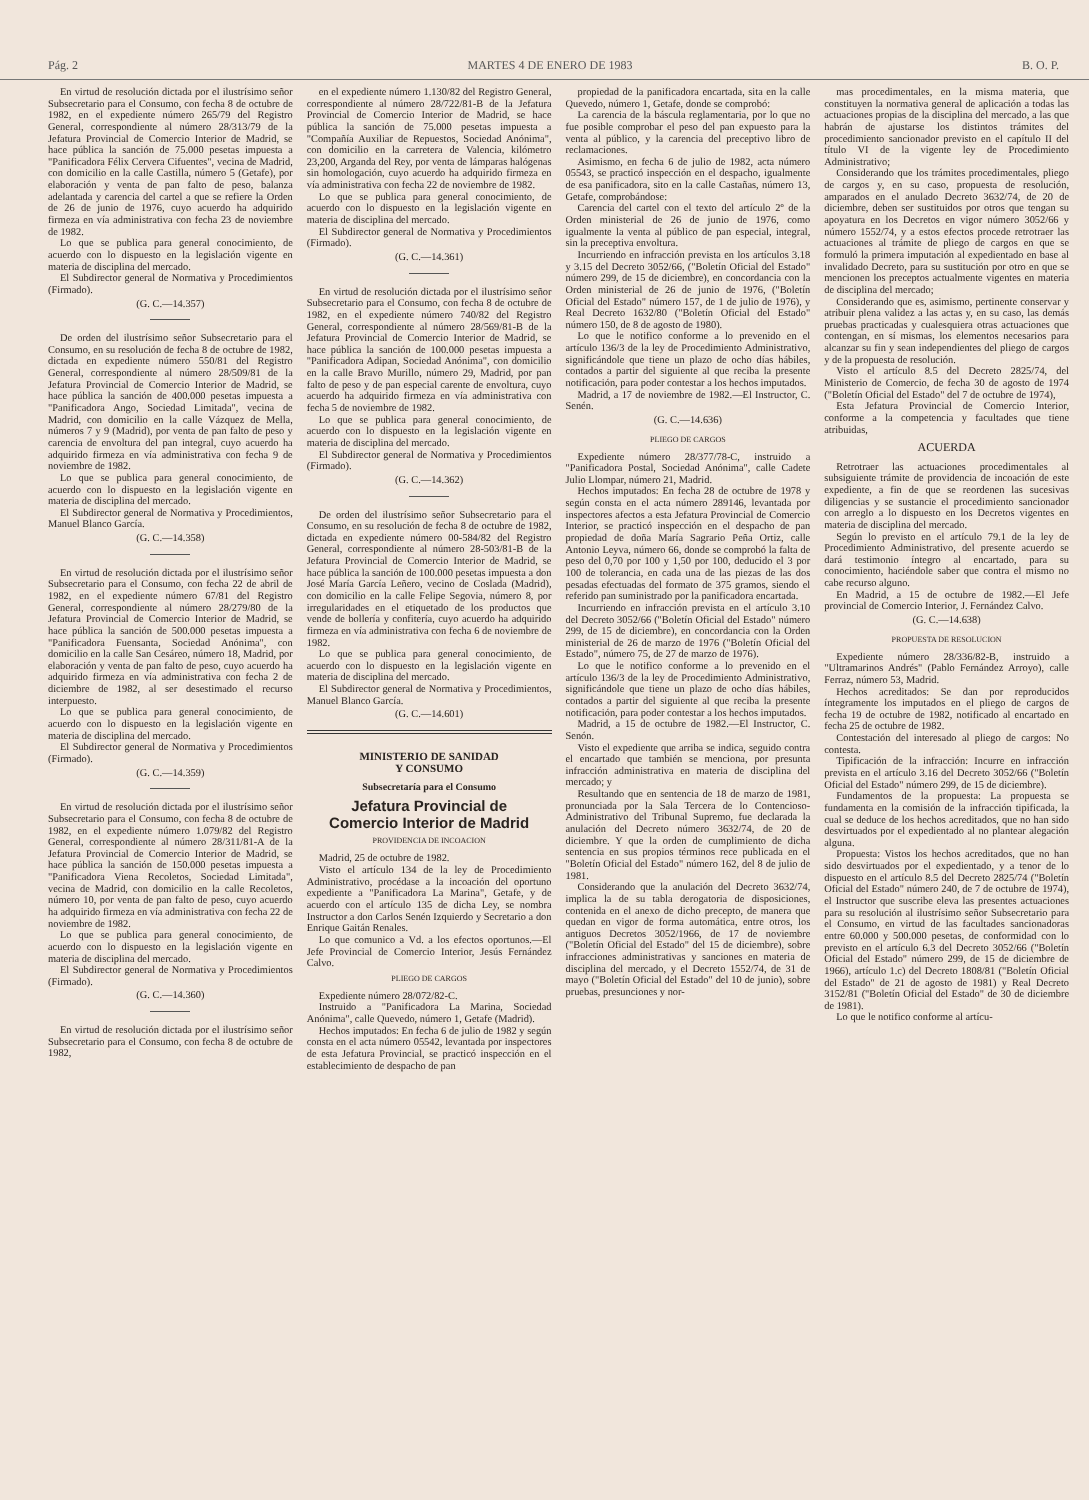Pág. 2 MARTES 4 DE ENERO DE 1983 B. O. P.
En virtud de resolución dictada por el ilustrísimo señor Subsecretario para el Consumo, con fecha 8 de octubre de 1982, en el expediente número 265/79 del Registro General, correspondiente al número 28/313/79 de la Jefatura Provincial de Comercio Interior de Madrid, se hace pública la sanción de 75.000 pesetas impuesta a "Panificadora Félix Cervera Cifuentes", vecina de Madrid, con domicilio en la calle Castilla, número 5 (Getafe), por elaboración y venta de pan falto de peso, balanza adelantada y carencia del cartel a que se refiere la Orden de 26 de junio de 1976, cuyo acuerdo ha adquirido firmeza en vía administrativa con fecha 23 de noviembre de 1982.
Lo que se publica para general conocimiento, de acuerdo con lo dispuesto en la legislación vigente en materia de disciplina del mercado.
El Subdirector general de Normativa y Procedimientos (Firmado).
(G. C.—14.357)
De orden del ilustrísimo señor Subsecretario para el Consumo, en su resolución de fecha 8 de octubre de 1982, dictada en expediente número 550/81 del Registro General, correspondiente al número 28/509/81 de la Jefatura Provincial de Comercio Interior de Madrid, se hace pública la sanción de 400.000 pesetas impuesta a "Panificadora Ango, Sociedad Limitada", vecina de Madrid, con domicilio en la calle Vázquez de Mella, números 7 y 9 (Madrid), por venta de pan falto de peso y carencia de envoltura del pan integral, cuyo acuerdo ha adquirido firmeza en vía administrativa con fecha 9 de noviembre de 1982.
Lo que se publica para general conocimiento, de acuerdo con lo dispuesto en la legislación vigente en materia de disciplina del mercado.
El Subdirector general de Normativa y Procedimientos, Manuel Blanco García.
(G. C.—14.358)
En virtud de resolución dictada por el ilustrísimo señor Subsecretario para el Consumo, con fecha 22 de abril de 1982, en el expediente número 67/81 del Registro General, correspondiente al número 28/279/80 de la Jefatura Provincial de Comercio Interior de Madrid, se hace pública la sanción de 500.000 pesetas impuesta a "Panificadora Fuensanta, Sociedad Anónima", con domicilio en la calle San Cesáreo, número 18, Madrid, por elaboración y venta de pan falto de peso, cuyo acuerdo ha adquirido firmeza en vía administrativa con fecha 2 de diciembre de 1982, al ser desestimado el recurso interpuesto.
Lo que se publica para general conocimiento, de acuerdo con lo dispuesto en la legislación vigente en materia de disciplina del mercado.
El Subdirector general de Normativa y Procedimientos (Firmado).
(G. C.—14.359)
En virtud de resolución dictada por el ilustrísimo señor Subsecretario para el Consumo, con fecha 8 de octubre de 1982, en el expediente número 1.079/82 del Registro General, correspondiente al número 28/311/81-A de la Jefatura Provincial de Comercio Interior de Madrid, se hace pública la sanción de 150.000 pesetas impuesta a "Panificadora Viena Recoletos, Sociedad Limitada", vecina de Madrid, con domicilio en la calle Recoletos, número 10, por venta de pan falto de peso, cuyo acuerdo ha adquirido firmeza en vía administrativa con fecha 22 de noviembre de 1982.
Lo que se publica para general conocimiento, de acuerdo con lo dispuesto en la legislación vigente en materia de disciplina del mercado.
El Subdirector general de Normativa y Procedimientos (Firmado).
(G. C.—14.360)
En virtud de resolución dictada por el ilustrísimo señor Subsecretario para el Consumo, con fecha 8 de octubre de 1982,
en el expediente número 1.130/82 del Registro General, correspondiente al número 28/722/81-B de la Jefatura Provincial de Comercio Interior de Madrid, se hace pública la sanción de 75.000 pesetas impuesta a "Compañía Auxiliar de Repuestos, Sociedad Anónima", con domicilio en la carretera de Valencia, kilómetro 23,200, Arganda del Rey, por venta de lámparas halógenas sin homologación, cuyo acuerdo ha adquirido firmeza en vía administrativa con fecha 22 de noviembre de 1982.
Lo que se publica para general conocimiento, de acuerdo con lo dispuesto en la legislación vigente en materia de disciplina del mercado.
El Subdirector general de Normativa y Procedimientos (Firmado).
(G. C.—14.361)
En virtud de resolución dictada por el ilustrísimo señor Subsecretario para el Consumo, con fecha 8 de octubre de 1982, en el expediente número 740/82 del Registro General, correspondiente al número 28/569/81-B de la Jefatura Provincial de Comercio Interior de Madrid, se hace pública la sanción de 100.000 pesetas impuesta a "Panificadora Adipan, Sociedad Anónima", con domicilio en la calle Bravo Murillo, número 29, Madrid, por pan falto de peso y de pan especial carente de envoltura, cuyo acuerdo ha adquirido firmeza en vía administrativa con fecha 5 de noviembre de 1982.
Lo que se publica para general conocimiento, de acuerdo con lo dispuesto en la legislación vigente en materia de disciplina del mercado.
El Subdirector general de Normativa y Procedimientos (Firmado).
(G. C.—14.362)
De orden del ilustrísimo señor Subsecretario para el Consumo, en su resolución de fecha 8 de octubre de 1982, dictada en expediente número 00-584/82 del Registro General, correspondiente al número 28-503/81-B de la Jefatura Provincial de Comercio Interior de Madrid, se hace pública la sanción de 100.000 pesetas impuesta a don José María García Leñero, vecino de Coslada (Madrid), con domicilio en la calle Felipe Segovia, número 8, por irregularidades en el etiquetado de los productos que vende de bollería y confitería, cuyo acuerdo ha adquirido firmeza en vía administrativa con fecha 6 de noviembre de 1982.
Lo que se publica para general conocimiento, de acuerdo con lo dispuesto en la legislación vigente en materia de disciplina del mercado.
El Subdirector general de Normativa y Procedimientos, Manuel Blanco García.
(G. C.—14.601)
MINISTERIO DE SANIDAD
Y CONSUMO
Subsecretaría para el Consumo
Jefatura Provincial de
Comercio Interior de Madrid
PROVIDENCIA DE INCOACION
Madrid, 25 de octubre de 1982.
Visto el artículo 134 de la ley de Procedimiento Administrativo, procédase a la incoación del oportuno expediente a "Panificadora La Marina", Getafe, y de acuerdo con el artículo 135 de dicha Ley, se nombra Instructor a don Carlos Senén Izquierdo y Secretario a don Enrique Gaitán Renales.
Lo que comunico a Vd. a los efectos oportunos.—El Jefe Provincial de Comercio Interior, Jesús Fernández Calvo.
PLIEGO DE CARGOS
Expediente número 28/072/82-C.
Instruido a "Panificadora La Marina, Sociedad Anónima", calle Quevedo, número 1, Getafe (Madrid).
Hechos imputados: En fecha 6 de julio de 1982 y según consta en el acta número 05542, levantada por inspectores de esta Jefatura Provincial, se practicó inspección en el establecimiento de despacho de pan
propiedad de la panificadora encartada, sita en la calle Quevedo, número 1, Getafe, donde se comprobó:
La carencia de la báscula reglamentaria, por lo que no fue posible comprobar el peso del pan expuesto para la venta al público, y la carencia del preceptivo libro de reclamaciones.
Asimismo, en fecha 6 de julio de 1982, acta número 05543, se practicó inspección en el despacho, igualmente de esa panificadora, sito en la calle Castañas, número 13, Getafe, comprobándose:
Carencia del cartel con el texto del artículo 2º de la Orden ministerial de 26 de junio de 1976, como igualmente la venta al público de pan especial, integral, sin la preceptiva envoltura.
Incurriendo en infracción prevista en los artículos 3.18 y 3.15 del Decreto 3052/66, ("Boletín Oficial del Estado" número 299, de 15 de diciembre), en concordancia con la Orden ministerial de 26 de junio de 1976, ("Boletín Oficial del Estado" número 157, de 1 de julio de 1976), y Real Decreto 1632/80 ("Boletín Oficial del Estado" número 150, de 8 de agosto de 1980).
Lo que le notifico conforme a lo prevenido en el artículo 136/3 de la ley de Procedimiento Administrativo, significándole que tiene un plazo de ocho días hábiles, contados a partir del siguiente al que reciba la presente notificación, para poder contestar a los hechos imputados.
Madrid, a 17 de noviembre de 1982.—El Instructor, C. Senén.
(G. C.—14.636)
PLIEGO DE CARGOS
Expediente número 28/377/78-C, instruido a "Panificadora Postal, Sociedad Anónima", calle Cadete Julio Llompar, número 21, Madrid.
Hechos imputados: En fecha 28 de octubre de 1978 y según consta en el acta número 289146, levantada por inspectores afectos a esta Jefatura Provincial de Comercio Interior, se practicó inspección en el despacho de pan propiedad de doña María Sagrario Peña Ortiz, calle Antonio Leyva, número 66, donde se comprobó la falta de peso del 0,70 por 100 y 1,50 por 100, deducido el 3 por 100 de tolerancia, en cada una de las piezas de las dos pesadas efectuadas del formato de 375 gramos, siendo el referido pan suministrado por la panificadora encartada.
Incurriendo en infracción prevista en el artículo 3.10 del Decreto 3052/66 ("Boletín Oficial del Estado" número 299, de 15 de diciembre), en concordancia con la Orden ministerial de 26 de marzo de 1976 ("Boletín Oficial del Estado", número 75, de 27 de marzo de 1976).
Lo que le notifico conforme a lo prevenido en el artículo 136/3 de la ley de Procedimiento Administrativo, significándole que tiene un plazo de ocho días hábiles, contados a partir del siguiente al que reciba la presente notificación, para poder contestar a los hechos imputados.
Madrid, a 15 de octubre de 1982.—El Instructor, C. Senón.
Visto el expediente que arriba se indica, seguido contra el encartado que también se menciona, por presunta infracción administrativa en materia de disciplina del mercado; y
Resultando que en sentencia de 18 de marzo de 1981, pronunciada por la Sala Tercera de lo Contencioso-Administrativo del Tribunal Supremo, fue declarada la anulación del Decreto número 3632/74, de 20 de diciembre. Y que la orden de cumplimiento de dicha sentencia en sus propios términos rece publicada en el "Boletín Oficial del Estado" número 162, del 8 de julio de 1981.
Considerando que la anulación del Decreto 3632/74, implica la de su tabla derogatoria de disposiciones, contenida en el anexo de dicho precepto, de manera que quedan en vigor de forma automática, entre otros, los antiguos Decretos 3052/1966, de 17 de noviembre ("Boletín Oficial del Estado" del 15 de diciembre), sobre infracciones administrativas y sanciones en materia de disciplina del mercado, y el Decreto 1552/74, de 31 de mayo ("Boletín Oficial del Estado" del 10 de junio), sobre pruebas, presunciones y nor-
mas procedimentales, en la misma materia, que constituyen la normativa general de aplicación a todas las actuaciones propias de la disciplina del mercado, a las que habrán de ajustarse los distintos trámites del procedimiento sancionador previsto en el capítulo II del título VI de la vigente ley de Procedimiento Administrativo;
Considerando que los trámites procedimentales, pliego de cargos y, en su caso, propuesta de resolución, amparados en el anulado Decreto 3632/74, de 20 de diciembre, deben ser sustituidos por otros que tengan su apoyatura en los Decretos en vigor número 3052/66 y número 1552/74, y a estos efectos procede retrotraer las actuaciones al trámite de pliego de cargos en que se formuló la primera imputación al expedientado en base al invalidado Decreto, para su sustitución por otro en que se mencionen los preceptos actualmente vigentes en materia de disciplina del mercado;
Considerando que es, asimismo, pertinente conservar y atribuir plena validez a las actas y, en su caso, las demás pruebas practicadas y cualesquiera otras actuaciones que contengan, en sí mismas, los elementos necesarios para alcanzar su fin y sean independientes del pliego de cargos y de la propuesta de resolución.
Visto el artículo 8.5 del Decreto 2825/74, del Ministerio de Comercio, de fecha 30 de agosto de 1974 ("Boletín Oficial del Estado" del 7 de octubre de 1974),
Esta Jefatura Provincial de Comercio Interior, conforme a la competencia y facultades que tiene atribuidas,
ACUERDA
Retrotraer las actuaciones procedimentales al subsiguiente trámite de providencia de incoación de este expediente, a fin de que se reordenen las sucesivas diligencias y se sustancie el procedimiento sancionador con arreglo a lo dispuesto en los Decretos vigentes en materia de disciplina del mercado.
Según lo previsto en el artículo 79.1 de la ley de Procedimiento Administrativo, del presente acuerdo se dará testimonio íntegro al encartado, para su conocimiento, haciéndole saber que contra el mismo no cabe recurso alguno.
En Madrid, a 15 de octubre de 1982.—El Jefe provincial de Comercio Interior, J. Fernández Calvo.
(G. C.—14.638)
PROPUESTA DE RESOLUCION
Expediente número 28/336/82-B, instruido a "Ultramarinos Andrés" (Pablo Fernández Arroyo), calle Ferraz, número 53, Madrid.
Hechos acreditados: Se dan por reproducidos íntegramente los imputados en el pliego de cargos de fecha 19 de octubre de 1982, notificado al encartado en fecha 25 de octubre de 1982.
Contestación del interesado al pliego de cargos: No contesta.
Tipificación de la infracción: Incurre en infracción prevista en el artículo 3.16 del Decreto 3052/66 ("Boletín Oficial del Estado" número 299, de 15 de diciembre).
Fundamentos de la propuesta: La propuesta se fundamenta en la comisión de la infracción tipificada, la cual se deduce de los hechos acreditados, que no han sido desvirtuados por el expedientado al no plantear alegación alguna.
Propuesta: Vistos los hechos acreditados, que no han sido desvirtuados por el expedientado, y a tenor de lo dispuesto en el artículo 8.5 del Decreto 2825/74 ("Boletín Oficial del Estado" número 240, de 7 de octubre de 1974), el Instructor que suscribe eleva las presentes actuaciones para su resolución al ilustrísimo señor Subsecretario para el Consumo, en virtud de las facultades sancionadoras entre 60.000 y 500.000 pesetas, de conformidad con lo previsto en el artículo 6.3 del Decreto 3052/66 ("Boletín Oficial del Estado" número 299, de 15 de diciembre de 1966), artículo 1.c) del Decreto 1808/81 ("Boletín Oficial del Estado" de 21 de agosto de 1981) y Real Decreto 3152/81 ("Boletín Oficial del Estado" de 30 de diciembre de 1981).
Lo que le notifico conforme al artícu-